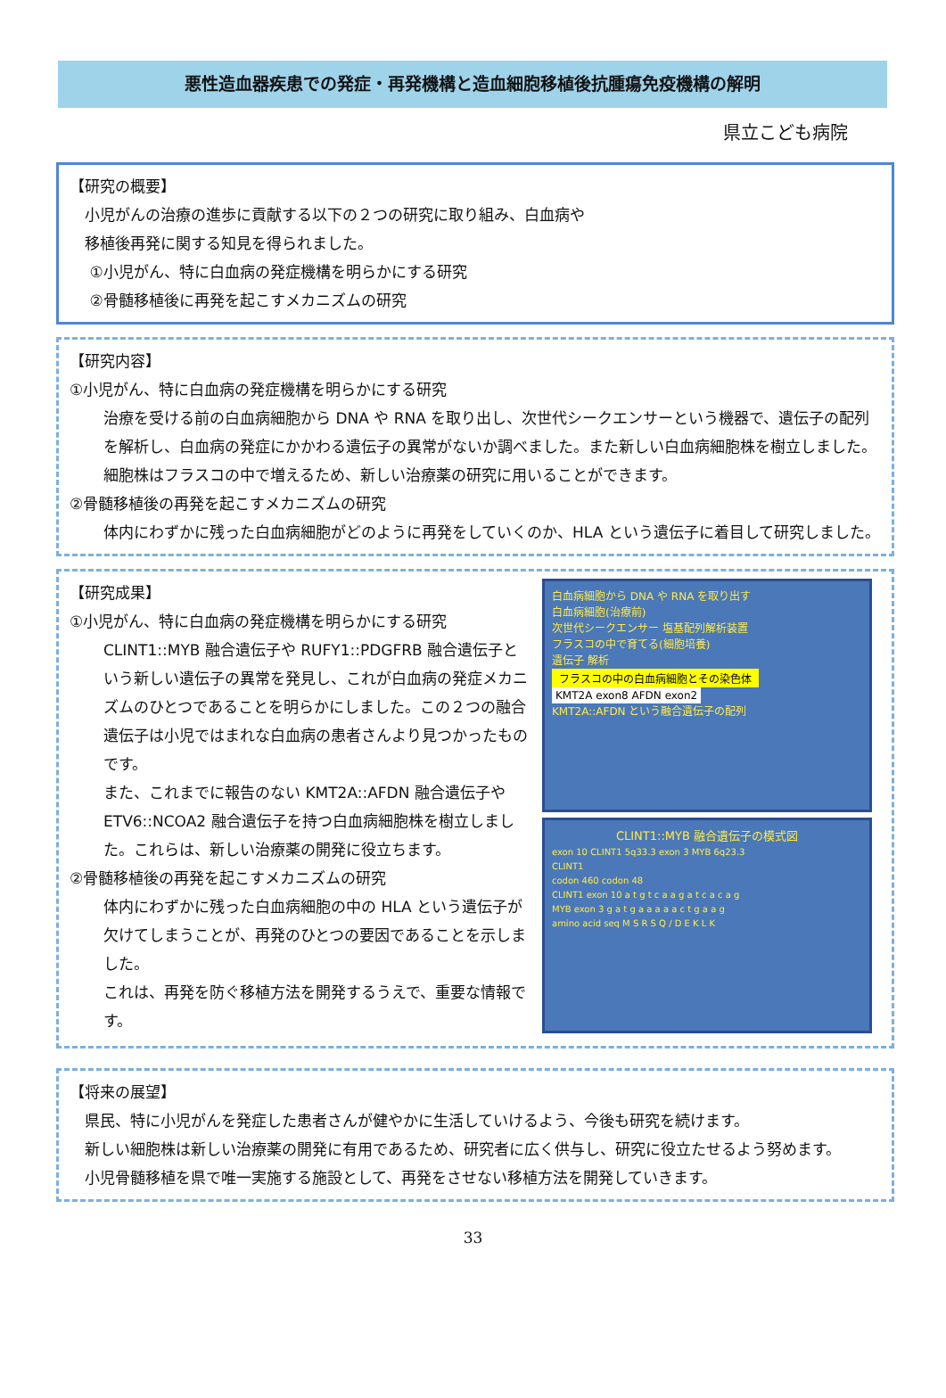悪性造血器疾患での発症・再発機構と造血細胞移植後抗腫瘍免疫機構の解明
県立こども病院
【研究の概要】
　小児がんの治療の進歩に貢献する以下の２つの研究に取り組み、白血病や
　移植後再発に関する知見を得られました。
　 ①小児がん、特に白血病の発症機構を明らかにする研究
　 ②骨髄移植後に再発を起こすメカニズムの研究
【研究内容】
①小児がん、特に白血病の発症機構を明らかにする研究
治療を受ける前の白血病細胞から DNA や RNA を取り出し、次世代シークエンサーという機器で、遺伝子の配列を解析し、白血病の発症にかかわる遺伝子の異常がないか調べました。また新しい白血病細胞株を樹立しました。細胞株はフラスコの中で増えるため、新しい治療薬の研究に用いることができます。
②骨髄移植後の再発を起こすメカニズムの研究
体内にわずかに残った白血病細胞がどのように再発をしていくのか、HLA という遺伝子に着目して研究しました。
【研究成果】
①小児がん、特に白血病の発症機構を明らかにする研究
CLINT1::MYB 融合遺伝子や RUFY1::PDGFRB 融合遺伝子という新しい遺伝子の異常を発見し、これが白血病の発症メカニズムのひとつであることを明らかにしました。この２つの融合遺伝子は小児ではまれな白血病の患者さんより見つかったものです。
また、これまでに報告のない KMT2A::AFDN 融合遺伝子や ETV6::NCOA2 融合遺伝子を持つ白血病細胞株を樹立しました。これらは、新しい治療薬の開発に役立ちます。
②骨髄移植後の再発を起こすメカニズムの研究
体内にわずかに残った白血病細胞の中の HLA という遺伝子が欠けてしまうことが、再発のひとつの要因であることを示しました。
これは、再発を防ぐ移植方法を開発するうえで、重要な情報です。
白血病細胞から DNA や RNA を取り出す
白血病細胞(治療前)
次世代シークエンサー 塩基配列解析装置
フラスコの中で育てる(細胞培養)
遺伝子 解析
フラスコの中の白血病細胞とその染色体
KMT2A exon8 AFDN exon2
KMT2A::AFDN という融合遺伝子の配列
CLINT1::MYB 融合遺伝子の模式図
exon 10 CLINT1 5q33.3 exon 3 MYB 6q23.3
CLINT1
codon 460 codon 48
CLINT1 exon 10 a t g t c a a g a t c a c a g
MYB exon 3 g a t g a a a a a c t g a a g
amino acid seq M S R S Q / D E K L K
【将来の展望】
　県民、特に小児がんを発症した患者さんが健やかに生活していけるよう、今後も研究を続けます。
　新しい細胞株は新しい治療薬の開発に有用であるため、研究者に広く供与し、研究に役立たせるよう努めます。
　小児骨髄移植を県で唯一実施する施設として、再発をさせない移植方法を開発していきます。
33